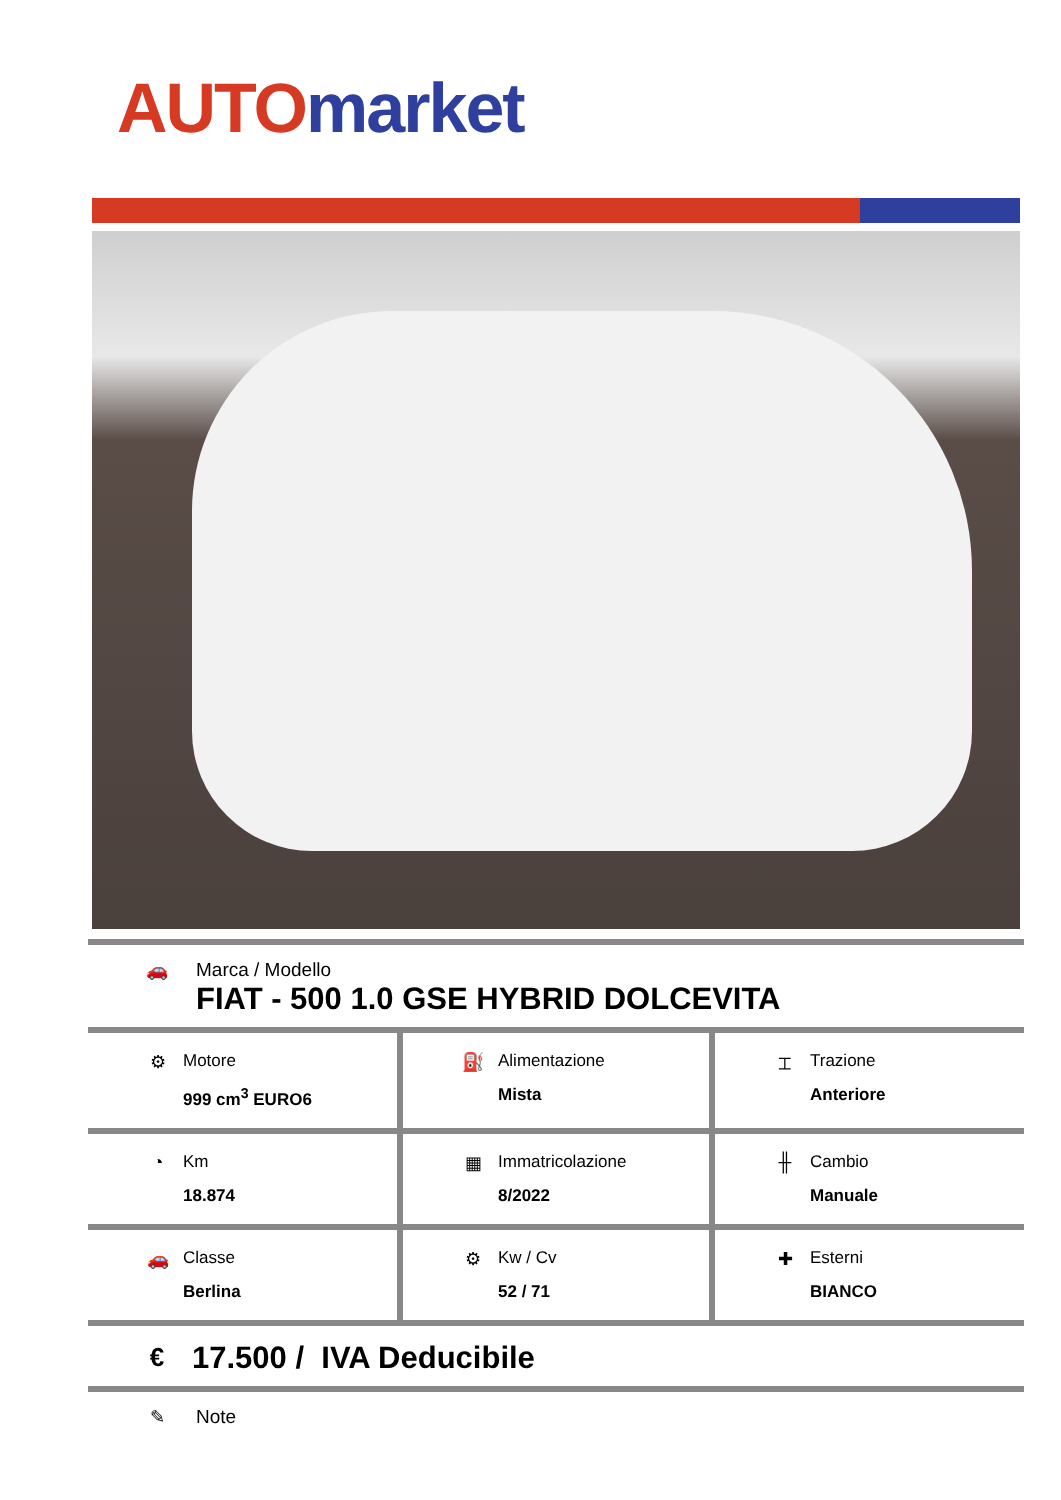AUTO market
🚗 Marca / Modello
FIAT - 500 1.0 GSE HYBRID DOLCEVITA
| ⚙ Motore 999 cm<sup>3</sup> EURO6 | ⛽ Alimentazione Mista | ⌶ Trazione Anteriore |
| ◔ Km 18.874 | ▦ Immatricolazione 8/2022 | ╫ Cambio Manuale |
| 🚗 Classe Berlina | ⚙ Kw / Cv 52 / 71 | ✚ Esterni BIANCO |
€
17.500 / IVA Deducibile
✎ Note